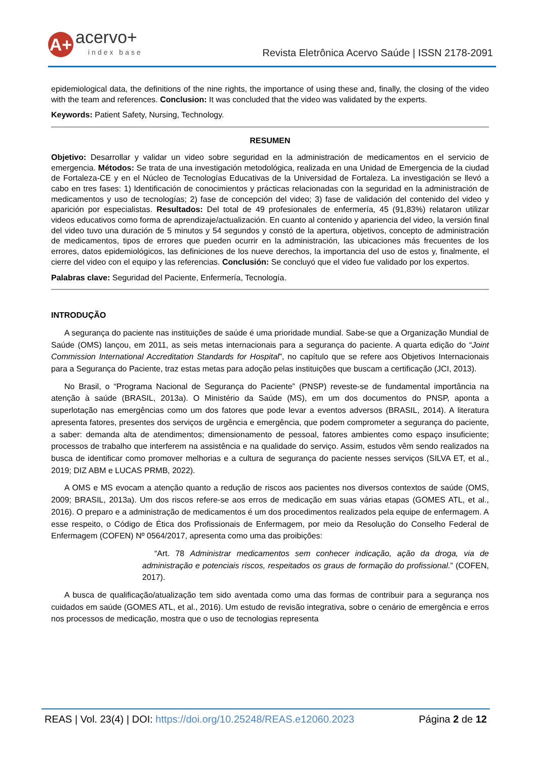A+
acervo+
index base
Revista Eletrônica Acervo Saúde | ISSN 2178-2091
epidemiological data, the definitions of the nine rights, the importance of using these and, finally, the closing of the video with the team and references. Conclusion: It was concluded that the video was validated by the experts.
Keywords: Patient Safety, Nursing, Technology.
RESUMEN
Objetivo: Desarrollar y validar un video sobre seguridad en la administración de medicamentos en el servicio de emergencia. Métodos: Se trata de una investigación metodológica, realizada en una Unidad de Emergencia de la ciudad de Fortaleza-CE y en el Núcleo de Tecnologías Educativas de la Universidad de Fortaleza. La investigación se llevó a cabo en tres fases: 1) Identificación de conocimientos y prácticas relacionadas con la seguridad en la administración de medicamentos y uso de tecnologías; 2) fase de concepción del video; 3) fase de validación del contenido del video y aparición por especialistas. Resultados: Del total de 49 profesionales de enfermería, 45 (91,83%) relataron utilizar videos educativos como forma de aprendizaje/actualización. En cuanto al contenido y apariencia del video, la versión final del video tuvo una duración de 5 minutos y 54 segundos y constó de la apertura, objetivos, concepto de administración de medicamentos, tipos de errores que pueden ocurrir en la administración, las ubicaciones más frecuentes de los errores, datos epidemiológicos, las definiciones de los nueve derechos, la importancia del uso de estos y, finalmente, el cierre del video con el equipo y las referencias. Conclusión: Se concluyó que el video fue validado por los expertos.
Palabras clave: Seguridad del Paciente, Enfermería, Tecnología.
INTRODUÇÃO
A segurança do paciente nas instituições de saúde é uma prioridade mundial. Sabe-se que a Organização Mundial de Saúde (OMS) lançou, em 2011, as seis metas internacionais para a segurança do paciente. A quarta edição do “Joint Commission International Accreditation Standards for Hospital”, no capítulo que se refere aos Objetivos Internacionais para a Segurança do Paciente, traz estas metas para adoção pelas instituições que buscam a certificação (JCI, 2013).
No Brasil, o “Programa Nacional de Segurança do Paciente” (PNSP) reveste-se de fundamental importância na atenção à saúde (BRASIL, 2013a). O Ministério da Saúde (MS), em um dos documentos do PNSP, aponta a superlotação nas emergências como um dos fatores que pode levar a eventos adversos (BRASIL, 2014). A literatura apresenta fatores, presentes dos serviços de urgência e emergência, que podem comprometer a segurança do paciente, a saber: demanda alta de atendimentos; dimensionamento de pessoal, fatores ambientes como espaço insuficiente; processos de trabalho que interferem na assistência e na qualidade do serviço. Assim, estudos vêm sendo realizados na busca de identificar como promover melhorias e a cultura de segurança do paciente nesses serviços (SILVA ET, et al., 2019; DIZ ABM e LUCAS PRMB, 2022).
A OMS e MS evocam a atenção quanto a redução de riscos aos pacientes nos diversos contextos de saúde (OMS, 2009; BRASIL, 2013a). Um dos riscos refere-se aos erros de medicação em suas várias etapas (GOMES ATL, et al., 2016). O preparo e a administração de medicamentos é um dos procedimentos realizados pela equipe de enfermagem. A esse respeito, o Código de Ética dos Profissionais de Enfermagem, por meio da Resolução do Conselho Federal de Enfermagem (COFEN) Nº 0564/2017, apresenta como uma das proibições:
“Art. 78 Administrar medicamentos sem conhecer indicação, ação da droga, via de administração e potenciais riscos, respeitados os graus de formação do profissional.” (COFEN, 2017).
A busca de qualificação/atualização tem sido aventada como uma das formas de contribuir para a segurança nos cuidados em saúde (GOMES ATL, et al., 2016). Um estudo de revisão integrativa, sobre o cenário de emergência e erros nos processos de medicação, mostra que o uso de tecnologias representa
REAS | Vol. 23(4) | DOI: https://doi.org/10.25248/REAS.e12060.2023 Página 2 de 12